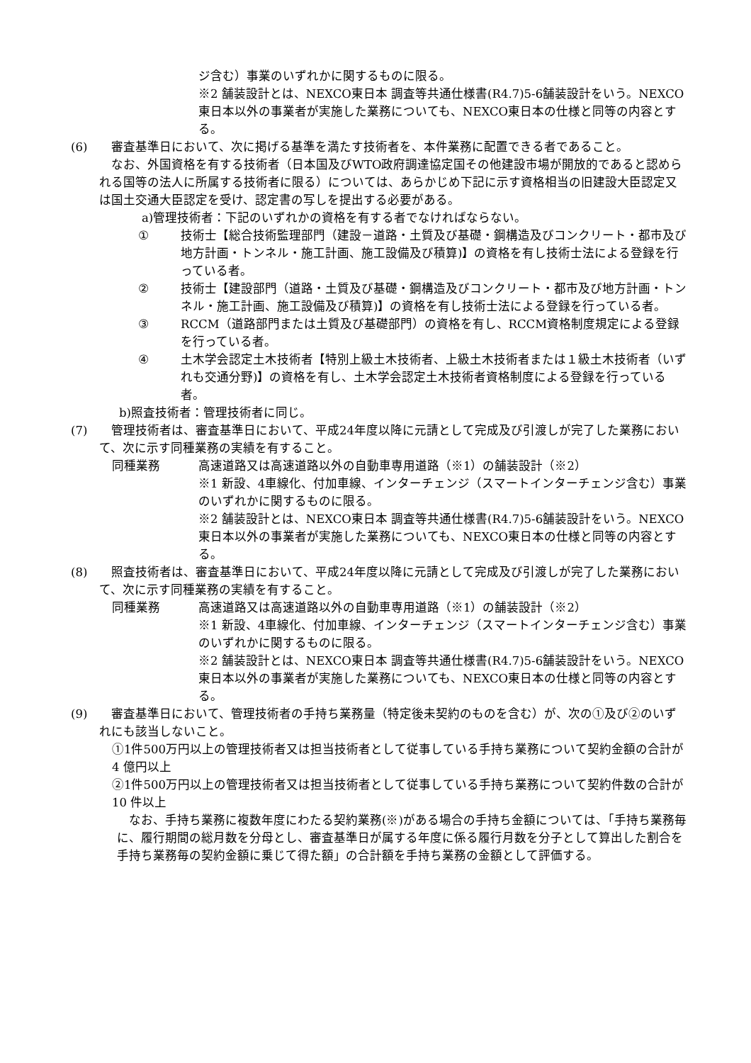ジ含む）事業のいずれかに関するものに限る。
※2 舗装設計とは、NEXCO東日本 調査等共通仕様書(R4.7)5-6舗装設計をいう。NEXCO東日本以外の事業者が実施した業務についても、NEXCO東日本の仕様と同等の内容とする。
(6) 　審査基準日において、次に掲げる基準を満たす技術者を、本件業務に配置できる者であること。
　なお、外国資格を有する技術者（日本国及びWTO政府調達協定国その他建設市場が開放的であると認められる国等の法人に所属する技術者に限る）については、あらかじめ下記に示す資格相当の旧建設大臣認定又は国土交通大臣認定を受け、認定書の写しを提出する必要がある。
a)管理技術者：下記のいずれかの資格を有する者でなければならない。
① 技術士【総合技術監理部門（建設－道路・土質及び基礎・鋼構造及びコンクリート・都市及び地方計画・トンネル・施工計画、施工設備及び積算)】の資格を有し技術士法による登録を行っている者。
② 技術士【建設部門（道路・土質及び基礎・鋼構造及びコンクリート・都市及び地方計画・トンネル・施工計画、施工設備及び積算)】の資格を有し技術士法による登録を行っている者。
③ RCCM（道路部門または土質及び基礎部門）の資格を有し、RCCM資格制度規定による登録を行っている者。
④ 土木学会認定土木技術者【特別上級土木技術者、上級土木技術者または１級土木技術者（いずれも交通分野)】の資格を有し、土木学会認定土木技術者資格制度による登録を行っている者。
b)照査技術者：管理技術者に同じ。
(7) 　管理技術者は、審査基準日において、平成24年度以降に元請として完成及び引渡しが完了した業務において、次に示す同種業務の実績を有すること。
同種業務 高速道路又は高速道路以外の自動車専用道路（※1）の舗装設計（※2）
※1 新設、4車線化、付加車線、インターチェンジ（スマートインターチェンジ含む）事業のいずれかに関するものに限る。
※2 舗装設計とは、NEXCO東日本 調査等共通仕様書(R4.7)5-6舗装設計をいう。NEXCO東日本以外の事業者が実施した業務についても、NEXCO東日本の仕様と同等の内容とする。
(8) 　照査技術者は、審査基準日において、平成24年度以降に元請として完成及び引渡しが完了した業務において、次に示す同種業務の実績を有すること。
同種業務 高速道路又は高速道路以外の自動車専用道路（※1）の舗装設計（※2）
※1 新設、4車線化、付加車線、インターチェンジ（スマートインターチェンジ含む）事業のいずれかに関するものに限る。
※2 舗装設計とは、NEXCO東日本 調査等共通仕様書(R4.7)5-6舗装設計をいう。NEXCO東日本以外の事業者が実施した業務についても、NEXCO東日本の仕様と同等の内容とする。
(9) 　審査基準日において、管理技術者の手持ち業務量（特定後未契約のものを含む）が、次の①及び②のいずれにも該当しないこと。
①1件500万円以上の管理技術者又は担当技術者として従事している手持ち業務について契約金額の合計が4 億円以上
②1件500万円以上の管理技術者又は担当技術者として従事している手持ち業務について契約件数の合計が10 件以上
　なお、手持ち業務に複数年度にわたる契約業務(※)がある場合の手持ち金額については、「手持ち業務毎に、履行期間の総月数を分母とし、審査基準日が属する年度に係る履行月数を分子として算出した割合を手持ち業務毎の契約金額に乗じて得た額」の合計額を手持ち業務の金額として評価する。